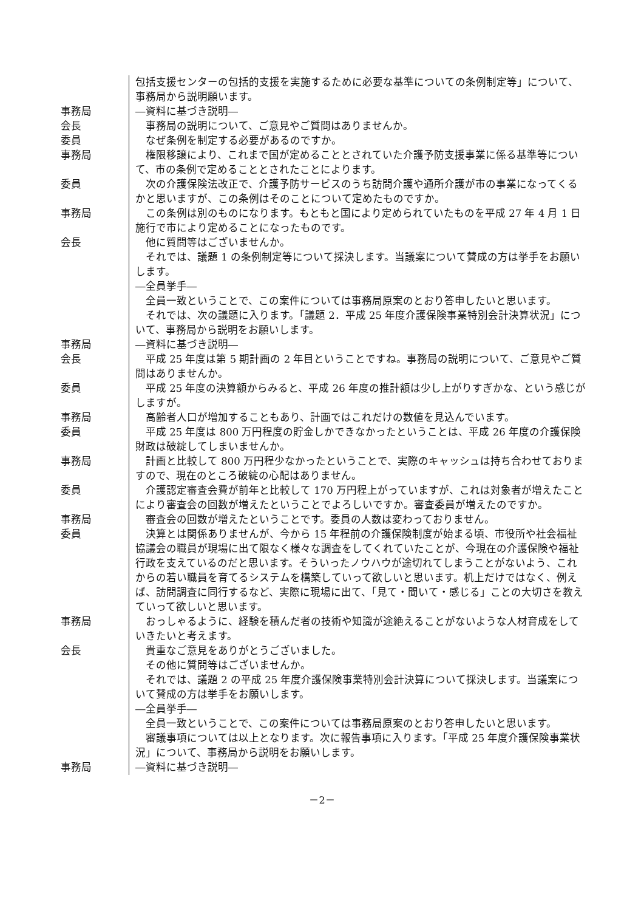| | 包括支援センターの包括的支援を実施するために必要な基準についての条例制定等」について、事務局から説明願います。 |
| 事務局 | ―資料に基づき説明― |
| 会長 | 事務局の説明について、ご意見やご質問はありませんか。 |
| 委員 | なぜ条例を制定する必要があるのですか。 |
| 事務局 | 権限移譲により、これまで国が定めることとされていた介護予防支援事業に係る基準等について、市の条例で定めることとされたことによります。 |
| 委員 | 次の介護保険法改正で、介護予防サービスのうち訪問介護や通所介護が市の事業になってくるかと思いますが、この条例はそのことについて定めたものですか。 |
| 事務局 | この条例は別のものになります。もともと国により定められていたものを平成 27 年 4 月 1 日施行で市により定めることになったものです。 |
| 会長 | 他に質問等はございませんか。 それでは、議題 1 の条例制定等について採決します。当議案について賛成の方は挙手をお願いします。 ―全員挙手― 全員一致ということで、この案件については事務局原案のとおり答申したいと思います。 それでは、次の議題に入ります。「議題 2．平成 25 年度介護保険事業特別会計決算状況」について、事務局から説明をお願いします。 |
| 事務局 | ―資料に基づき説明― |
| 会長 | 平成 25 年度は第 5 期計画の 2 年目ということですね。事務局の説明について、ご意見やご質問はありませんか。 |
| 委員 | 平成 25 年度の決算額からみると、平成 26 年度の推計額は少し上がりすぎかな、という感じがしますが。 |
| 事務局 | 高齢者人口が増加することもあり、計画ではこれだけの数値を見込んでいます。 |
| 委員 | 平成 25 年度は 800 万円程度の貯金しかできなかったということは、平成 26 年度の介護保険財政は破綻してしまいませんか。 |
| 事務局 | 計画と比較して 800 万円程少なかったということで、実際のキャッシュは持ち合わせておりますので、現在のところ破綻の心配はありません。 |
| 委員 | 介護認定審査会費が前年と比較して 170 万円程上がっていますが、これは対象者が増えたことにより審査会の回数が増えたということでよろしいですか。審査委員が増えたのですか。 |
| 事務局 | 審査会の回数が増えたということです。委員の人数は変わっておりません。 |
| 委員 | 決算とは関係ありませんが、今から 15 年程前の介護保険制度が始まる頃、市役所や社会福祉協議会の職員が現場に出て限なく様々な調査をしてくれていたことが、今現在の介護保険や福祉行政を支えているのだと思います。そういったノウハウが途切れてしまうことがないよう、これからの若い職員を育てるシステムを構築していって欲しいと思います。机上だけではなく、例えば、訪問調査に同行するなど、実際に現場に出て、「見て・聞いて・感じる」ことの大切さを教えていって欲しいと思います。 |
| 事務局 | おっしゃるように、経験を積んだ者の技術や知識が途絶えることがないような人材育成をしていきたいと考えます。 |
| 会長 | 貴重なご意見をありがとうございました。 その他に質問等はございませんか。 それでは、議題 2 の平成 25 年度介護保険事業特別会計決算について採決します。当議案について賛成の方は挙手をお願いします。 ―全員挙手― 全員一致ということで、この案件については事務局原案のとおり答申したいと思います。 審議事項については以上となります。次に報告事項に入ります。「平成 25 年度介護保険事業状況」について、事務局から説明をお願いします。 |
| 事務局 | ―資料に基づき説明― |
－2－